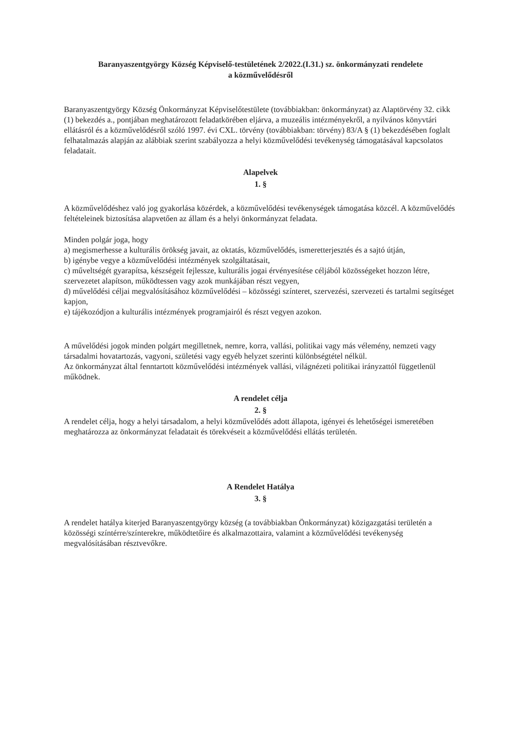Baranyaszentgyörgy Község Képviselő-testületének 2/2022.(I.31.) sz. önkormányzati rendelete
a közművelődésről
Baranyaszentgyörgy Község Önkormányzat Képviselőtestülete (továbbiakban: önkormányzat) az Alaptörvény 32. cikk (1) bekezdés a., pontjában meghatározott feladatkörében eljárva, a muzeális intézményekről, a nyilvános könyvtári ellátásról és a közművelődésről szóló 1997. évi CXL. törvény (továbbiakban: törvény) 83/A § (1) bekezdésében foglalt felhatalmazás alapján az alábbiak szerint szabályozza a helyi közművelődési tevékenység támogatásával kapcsolatos feladatait.
Alapelvek
1. §
A közművelődéshez való jog gyakorlása közérdek, a közművelődési tevékenységek támogatása közcél. A közművelődés feltételeinek biztosítása alapvetően az állam és a helyi önkormányzat feladata.
Minden polgár joga, hogy
a) megismerhesse a kulturális örökség javait, az oktatás, közművelődés, ismeretterjesztés és a sajtó útján,
b) igénybe vegye a közművelődési intézmények szolgáltatásait,
c) műveltségét gyarapítsa, készségeit fejlessze, kulturális jogai érvényesítése céljából közösségeket hozzon létre, szervezetet alapítson, működtessen vagy azok munkájában részt vegyen,
d) művelődési céljai megvalósításához közművelődési – közösségi színteret, szervezési, szervezeti és tartalmi segítséget kapjon,
e) tájékozódjon a kulturális intézmények programjairól és részt vegyen azokon.
A művelődési jogok minden polgárt megilletnek, nemre, korra, vallási, politikai vagy más vélemény, nemzeti vagy társadalmi hovatartozás, vagyoni, születési vagy egyéb helyzet szerinti különbségtétel nélkül.
Az önkormányzat által fenntartott közművelődési intézmények vallási, világnézeti politikai irányzattól függetlenül működnek.
A rendelet célja
2. §
A rendelet célja, hogy a helyi társadalom, a helyi közművelődés adott állapota, igényei és lehetőségei ismeretében meghatározza az önkormányzat feladatait és törekvéseit a közművelődési ellátás területén.
A Rendelet Hatálya
3. §
A rendelet hatálya kiterjed Baranyaszentgyörgy község (a továbbiakban Önkormányzat) közigazgatási területén a közösségi színtérre/színterekre, működtetőire és alkalmazottaira, valamint a közművelődési tevékenység megvalósításában résztvevőkre.